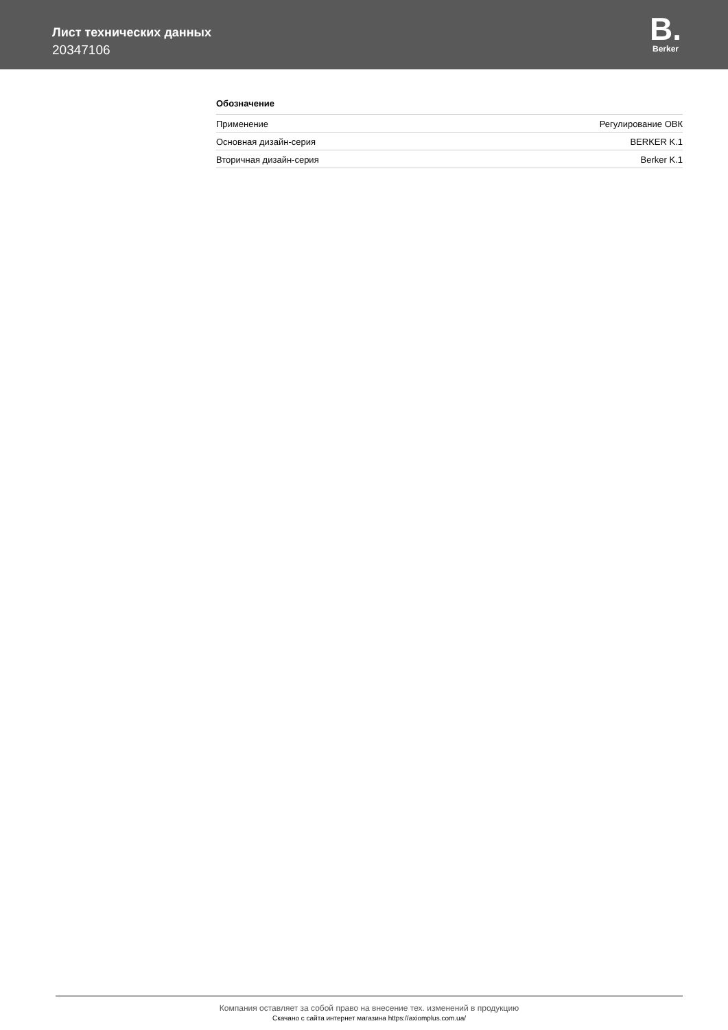Лист технических данных
20347106
B.
Berker
Обозначение
| Применение | Регулирование ОВК |
| Основная дизайн-серия | BERKER K.1 |
| Вторичная дизайн-серия | Berker K.1 |
Компания оставляет за собой право на внесение тех. изменений в продукцию
Скачано с сайта интернет магазина https://axiomplus.com.ua/